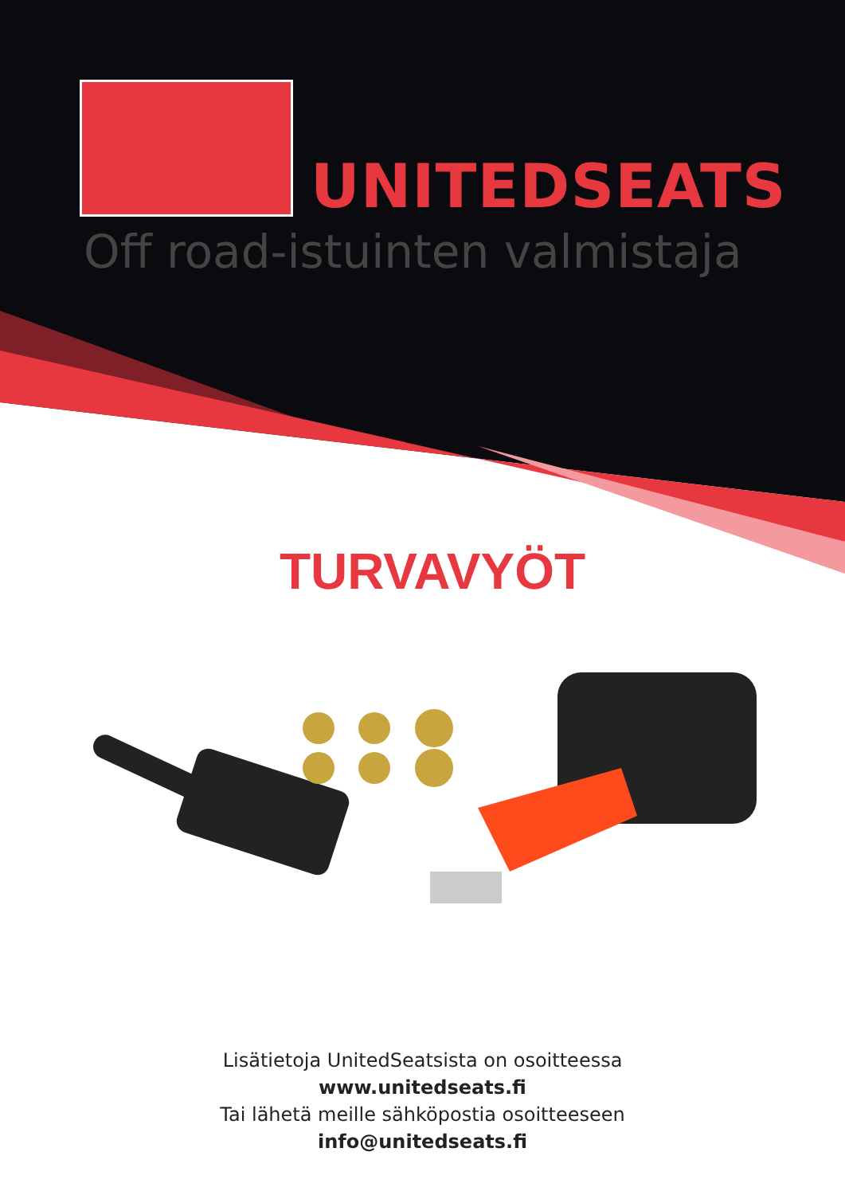UNITEDSEATS
Off road-istuinten valmistaja
TURVAVYÖT
Lisätietoja UnitedSeatsista on osoitteessa
www.unitedseats.fi
Tai lähetä meille sähköpostia osoitteeseen
info@unitedseats.fi